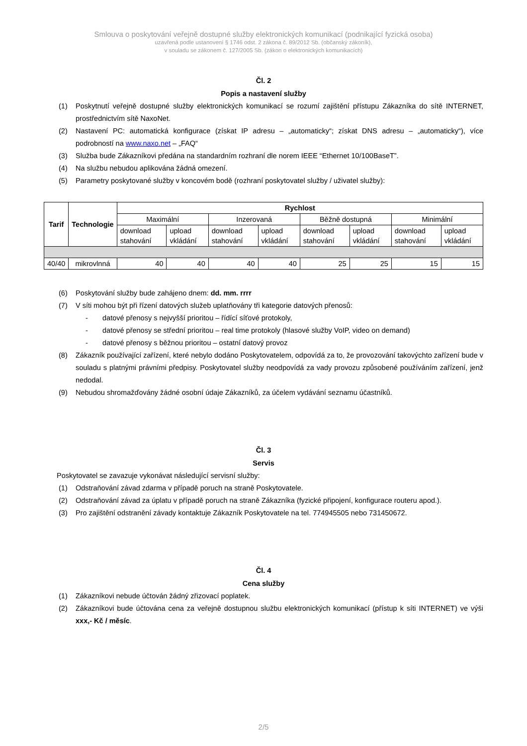Smlouva o poskytování veřejně dostupné služby elektronických komunikací (podnikající fyzická osoba)
uzavřená podle ustanovení § 1746 odst. 2 zákona č. 89/2012 Sb. (občanský zákoník),
v souladu se zákonem č. 127/2005 Sb. (zákon o elektronických komunikacích)
Čl. 2
Popis a nastavení služby
(1) Poskytnutí veřejně dostupné služby elektronických komunikací se rozumí zajištění přístupu Zákazníka do sítě INTERNET, prostřednictvím sítě NaxoNet.
(2) Nastavení PC: automatická konfigurace (získat IP adresu – „automaticky“; získat DNS adresu – „automaticky“), více podrobností na www.naxo.net – „FAQ“
(3) Služba bude Zákazníkovi předána na standardním rozhraní dle norem IEEE “Ethernet 10/100BaseT”.
(4) Na službu nebudou aplikována žádná omezení.
(5) Parametry poskytované služby v koncovém bodě (rozhraní poskytovatel služby / uživatel služby):
| Tarif | Technologie | Rychlost | | | | | | | |
| --- | --- | --- | --- | --- | --- | --- | --- | --- | --- |
| | | Maximální | | Inzerovaná | | Běžně dostupná | | Minimální | |
| | | download stahování | upload vkládání | download stahování | upload vkládání | download stahování | upload vkládání | download stahování | upload vkládání |
| 40/40 | mikrovlnná | 40 | 40 | 40 | 40 | 25 | 25 | 15 | 15 |
(6) Poskytování služby bude zahájeno dnem: dd. mm. rrrr
(7) V síti mohou být při řízení datových služeb uplatňovány tři kategorie datových přenosů:
- datové přenosy s nejvyšší prioritou – řídící síťové protokoly,
- datové přenosy se střední prioritou – real time protokoly (hlasové služby VoIP, video on demand)
- datové přenosy s běžnou prioritou – ostatní datový provoz
(8) Zákazník používající zařízení, které nebylo dodáno Poskytovatelem, odpovídá za to, že provozování takovýchto zařízení bude v souladu s platnými právními předpisy. Poskytovatel služby neodpovídá za vady provozu způsobené používáním zařízení, jenž nedodal.
(9) Nebudou shromažďovány žádné osobní údaje Zákazníků, za účelem vydávání seznamu účastníků.
Čl. 3
Servis
Poskytovatel se zavazuje vykonávat následující servisní služby:
(1) Odstraňování závad zdarma v případě poruch na straně Poskytovatele.
(2) Odstraňování závad za úplatu v případě poruch na straně Zákazníka (fyzické připojení, konfigurace routeru apod.).
(3) Pro zajištění odstranění závady kontaktuje Zákazník Poskytovatele na tel. 774945505 nebo 731450672.
Čl. 4
Cena služby
(1) Zákazníkovi nebude účtován žádný zřizovací poplatek.
(2) Zákazníkovi bude účtována cena za veřejně dostupnou službu elektronických komunikací (přístup k síti INTERNET) ve výši xxx,- Kč / měsíc.
2/5